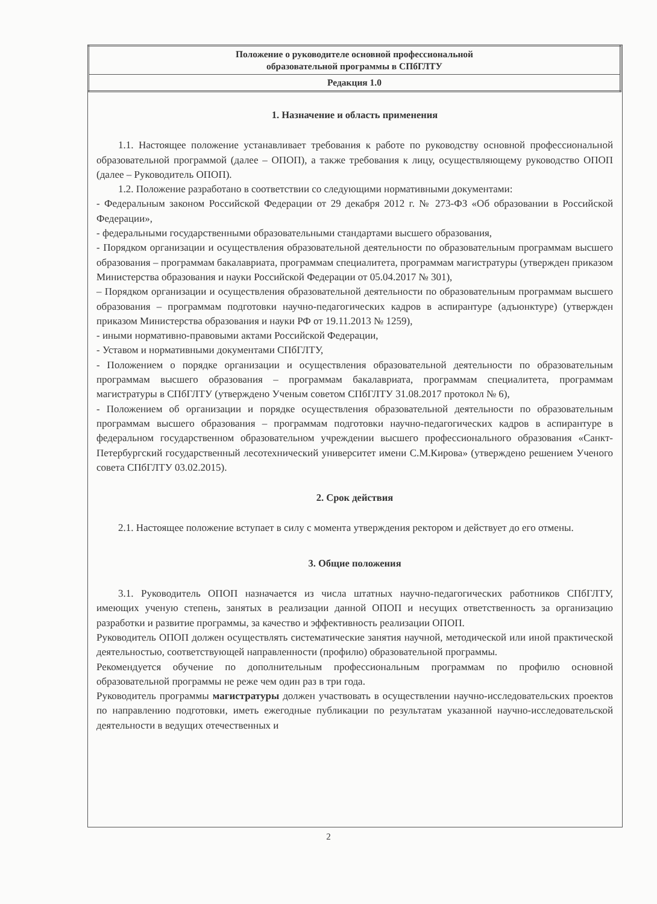| Положение о руководителе основной профессиональной образовательной программы в СПбГЛТУ |
| Редакция 1.0 |
1. Назначение и область применения
1.1. Настоящее положение устанавливает требования к работе по руководству основной профессиональной образовательной программой (далее – ОПОП), а также требования к лицу, осуществляющему руководство ОПОП (далее – Руководитель ОПОП).
1.2. Положение разработано в соответствии со следующими нормативными документами:
- Федеральным законом Российской Федерации от 29 декабря 2012 г. № 273-ФЗ «Об образовании в Российской Федерации»,
- федеральными государственными образовательными стандартами высшего образования,
- Порядком организации и осуществления образовательной деятельности по образовательным программам высшего образования – программам бакалавриата, программам специалитета, программам магистратуры (утвержден приказом Министерства образования и науки Российской Федерации от 05.04.2017 № 301),
– Порядком организации и осуществления образовательной деятельности по образовательным программам высшего образования – программам подготовки научно-педагогических кадров в аспирантуре (адъюнктуре) (утвержден приказом Министерства образования и науки РФ от 19.11.2013 № 1259),
- иными нормативно-правовыми актами Российской Федерации,
- Уставом и нормативными документами СПбГЛТУ,
- Положением о порядке организации и осуществления образовательной деятельности по образовательным программам высшего образования – программам бакалавриата, программам специалитета, программам магистратуры в СПбГЛТУ (утверждено Ученым советом СПбГЛТУ 31.08.2017 протокол № 6),
- Положением об организации и порядке осуществления образовательной деятельности по образовательным программам высшего образования – программам подготовки научно-педагогических кадров в аспирантуре в федеральном государственном образовательном учреждении высшего профессионального образования «Санкт-Петербургский государственный лесотехнический университет имени С.М.Кирова» (утверждено решением Ученого совета СПбГЛТУ 03.02.2015).
2. Срок действия
2.1. Настоящее положение вступает в силу с момента утверждения ректором и действует до его отмены.
3. Общие положения
3.1. Руководитель ОПОП назначается из числа штатных научно-педагогических работников СПбГЛТУ, имеющих ученую степень, занятых в реализации данной ОПОП и несущих ответственность за организацию разработки и развитие программы, за качество и эффективность реализации ОПОП.
Руководитель ОПОП должен осуществлять систематические занятия научной, методической или иной практической деятельностью, соответствующей направленности (профилю) образовательной программы.
Рекомендуется обучение по дополнительным профессиональным программам по профилю основной образовательной программы не реже чем один раз в три года.
Руководитель программы магистратуры должен участвовать в осуществлении научно-исследовательских проектов по направлению подготовки, иметь ежегодные публикации по результатам указанной научно-исследовательской деятельности в ведущих отечественных и
2